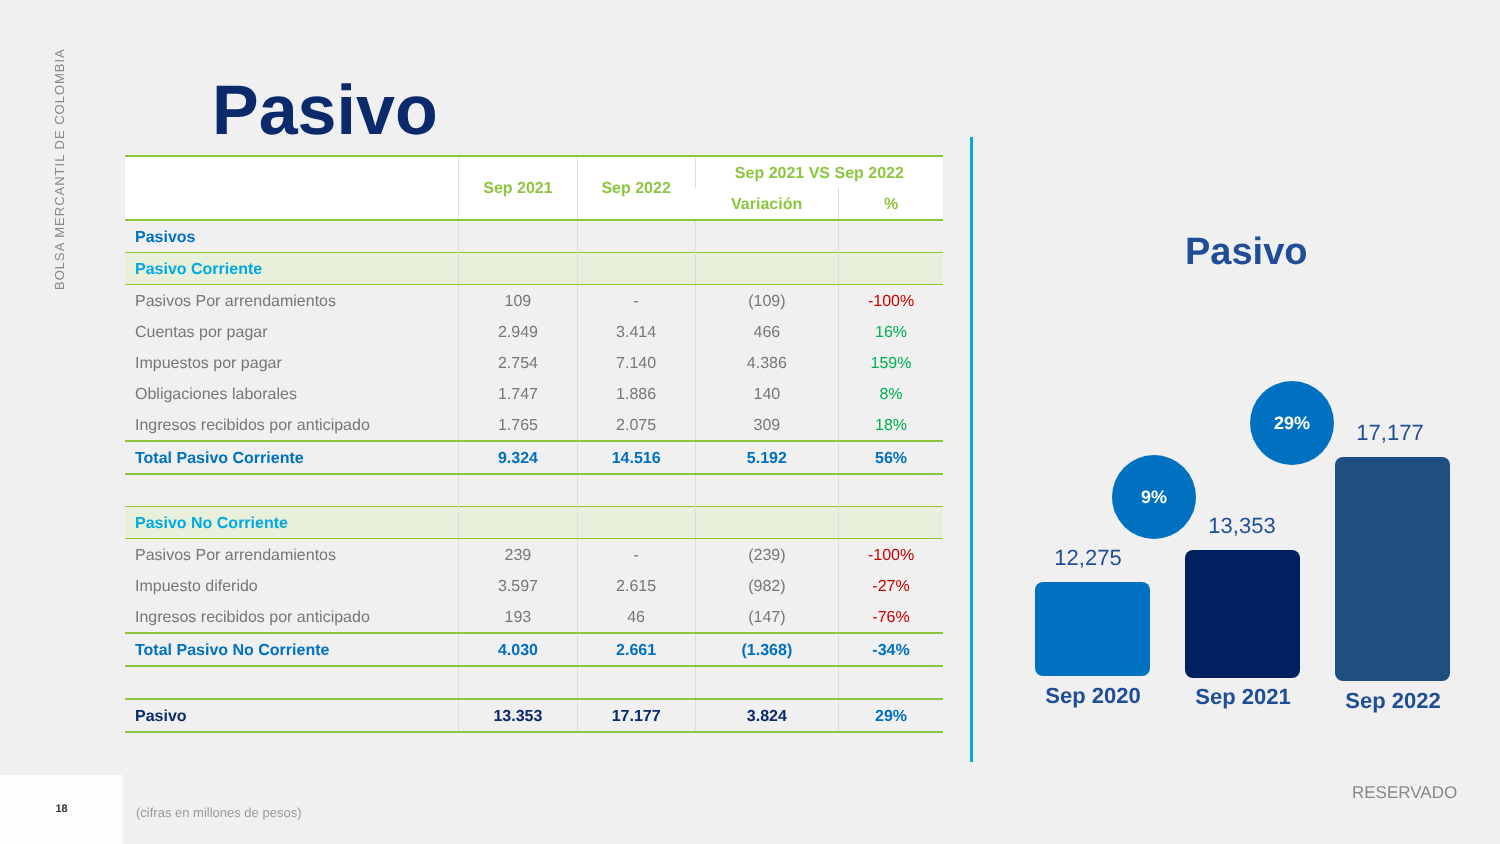BOLSA MERCANTIL DE COLOMBIA
Pasivo
| | Sep 2021 | Sep 2022 | Sep 2021 VS Sep 2022 | |
| --- | --- | --- | --- | --- |
| | | | Variación | % |
| Pasivos | | | | |
| Pasivo Corriente | | | | |
| Pasivos Por arrendamientos | 109 | - | (109) | -100% |
| Cuentas por pagar | 2.949 | 3.414 | 466 | 16% |
| Impuestos por pagar | 2.754 | 7.140 | 4.386 | 159% |
| Obligaciones laborales | 1.747 | 1.886 | 140 | 8% |
| Ingresos recibidos por anticipado | 1.765 | 2.075 | 309 | 18% |
| Total Pasivo Corriente | 9.324 | 14.516 | 5.192 | 56% |
| Pasivo No Corriente | | | | |
| Pasivos Por arrendamientos | 239 | - | (239) | -100% |
| Impuesto diferido | 3.597 | 2.615 | (982) | -27% |
| Ingresos recibidos por anticipado | 193 | 46 | (147) | -76% |
| Total Pasivo No Corriente | 4.030 | 2.661 | (1.368) | -34% |
| Pasivo | 13.353 | 17.177 | 3.824 | 29% |
Pasivo
12,275
9%
13,353
29%
17,177
Sep 2020 Sep 2021 Sep 2022
18
(cifras en millones de pesos)
RESERVADO